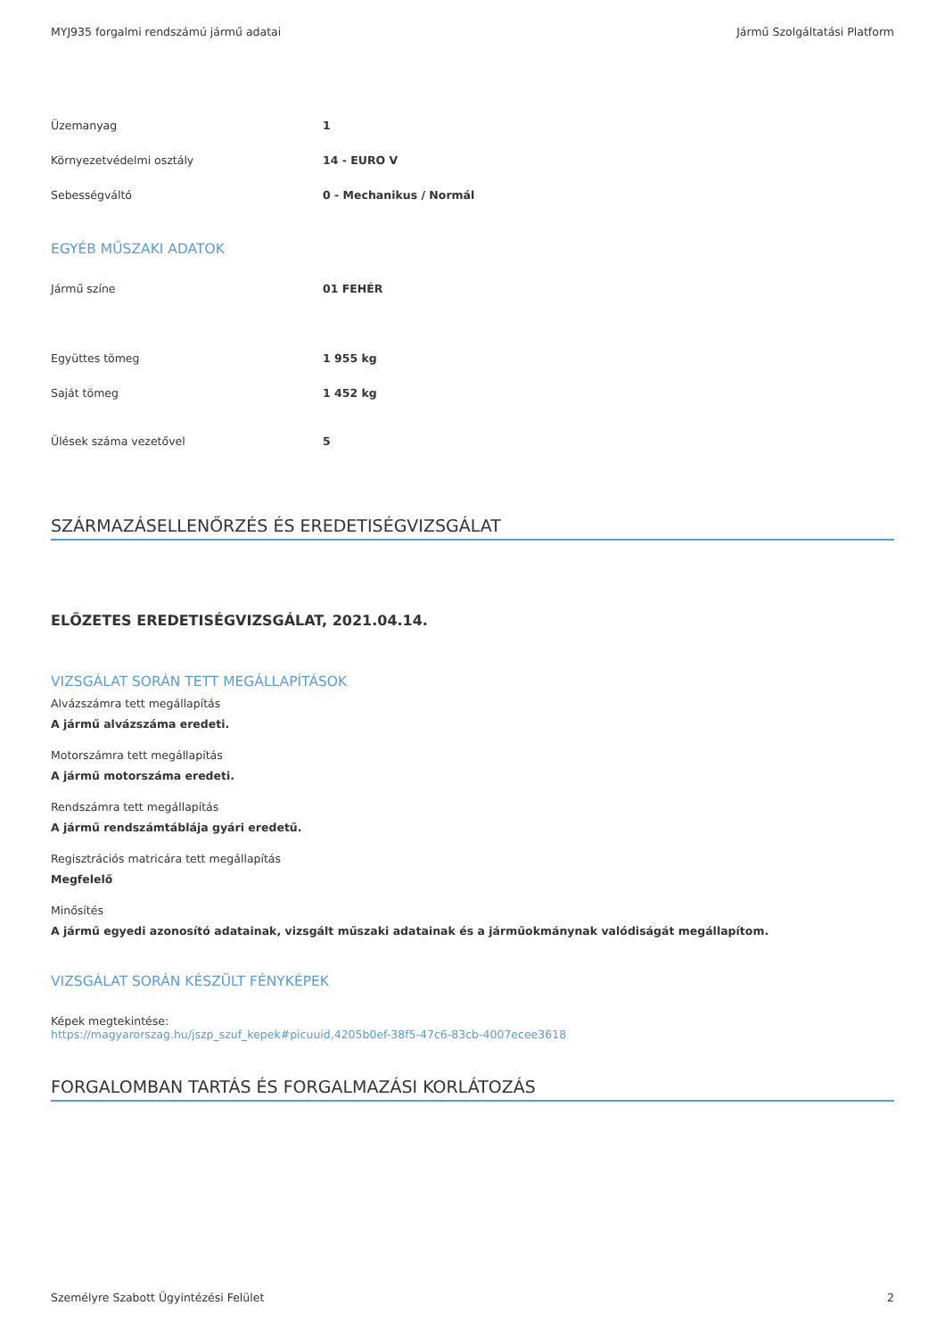MYJ935 forgalmi rendszámú jármű adatai Jármű Szolgáltatási Platform
| Üzemanyag | 1 |
| Környezetvédelmi osztály | 14 - EURO V |
| Sebességváltó | 0 - Mechanikus / Normál |
EGYÉB MŰSZAKI ADATOK
| Jármű színe | 01 FEHÉR |
| Együttes tömeg | 1 955 kg |
| Saját tömeg | 1 452 kg |
| Ülések száma vezetővel | 5 |
SZÁRMAZÁSELLENŐRZÉS ÉS EREDETISÉGVIZSGÁLAT
ELŐZETES EREDETISÉGVIZSGÁLAT, 2021.04.14.
VIZSGÁLAT SORÁN TETT MEGÁLLAPÍTÁSOK
Alvázszámra tett megállapítás
A jármű alvázszáma eredeti.
Motorszámra tett megállapítás
A jármű motorszáma eredeti.
Rendszámra tett megállapítás
A jármű rendszámtáblája gyári eredetű.
Regisztrációs matricára tett megállapítás
Megfelelő
Minősítés
A jármű egyedi azonosító adatainak, vizsgált műszaki adatainak és a járműokmánynak valódiságát megállapítom.
VIZSGÁLAT SORÁN KÉSZÜLT FÉNYKÉPEK
Képek megtekintése:
https://magyarorszag.hu/jszp_szuf_kepek#picuuid,4205b0ef-38f5-47c6-83cb-4007ecee3618
FORGALOMBAN TARTÁS ÉS FORGALMAZÁSI KORLÁTOZÁS
Személyre Szabott Ügyintézési Felület 2